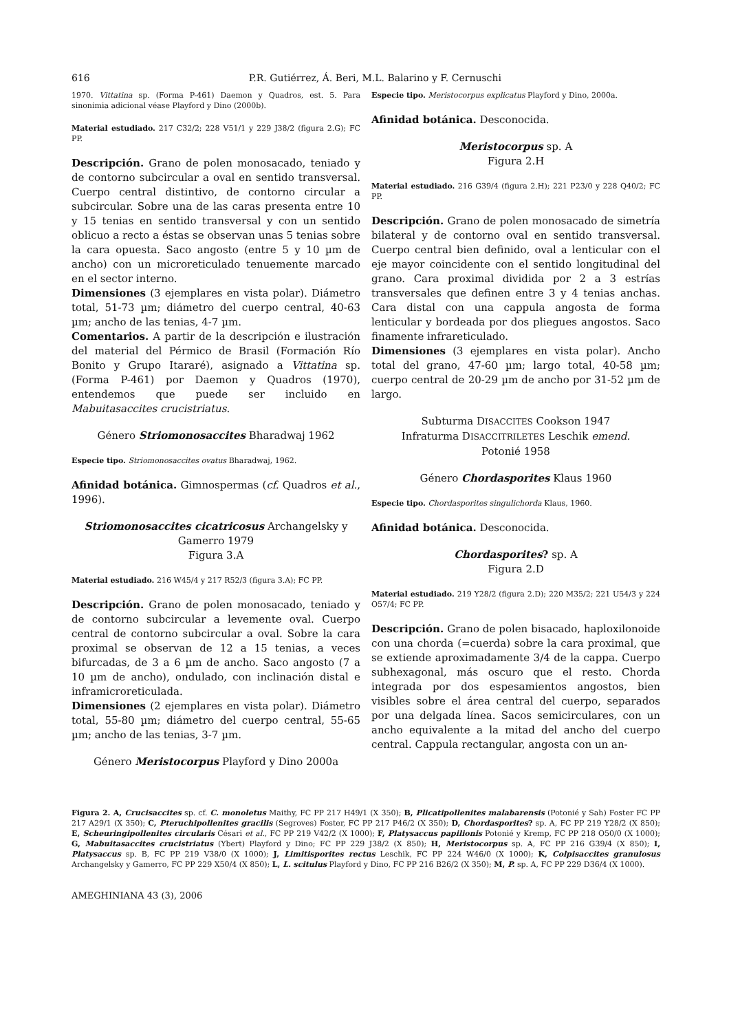616 P.R. Gutiérrez, Á. Beri, M.L. Balarino y F. Cernuschi
1970. Vittatina sp. (Forma P-461) Daemon y Quadros, est. 5. Para sinonimia adicional véase Playford y Dino (2000b).
Material estudiado. 217 C32/2; 228 V51/1 y 229 J38/2 (figura 2.G); FC PP.
Descripción. Grano de polen monosacado, teniado y de contorno subcircular a oval en sentido transversal. Cuerpo central distintivo, de contorno circular a subcircular. Sobre una de las caras presenta entre 10 y 15 tenias en sentido transversal y con un sentido oblicuo a recto a éstas se observan unas 5 tenias sobre la cara opuesta. Saco angosto (entre 5 y 10 µm de ancho) con un microreticulado tenuemente marcado en el sector interno.
Dimensiones (3 ejemplares en vista polar). Diámetro total, 51-73 µm; diámetro del cuerpo central, 40-63 µm; ancho de las tenias, 4-7 µm.
Comentarios. A partir de la descripción e ilustración del material del Pérmico de Brasil (Formación Río Bonito y Grupo Itararé), asignado a Vittatina sp. (Forma P-461) por Daemon y Quadros (1970), entendemos que puede ser incluido en Mabuitasaccites crucistriatus.
Género Striomonosaccites Bharadwaj 1962
Especie tipo. Striomonosaccites ovatus Bharadwaj, 1962.
Afinidad botánica. Gimnospermas (cf. Quadros et al., 1996).
Striomonosaccites cicatricosus Archangelsky y Gamerro 1979
Figura 3.A
Material estudiado. 216 W45/4 y 217 R52/3 (figura 3.A); FC PP.
Descripción. Grano de polen monosacado, teniado y de contorno subcircular a levemente oval. Cuerpo central de contorno subcircular a oval. Sobre la cara proximal se observan de 12 a 15 tenias, a veces bifurcadas, de 3 a 6 µm de ancho. Saco angosto (7 a 10 µm de ancho), ondulado, con inclinación distal e inframicroreticulada.
Dimensiones (2 ejemplares en vista polar). Diámetro total, 55-80 µm; diámetro del cuerpo central, 55-65 µm; ancho de las tenias, 3-7 µm.
Género Meristocorpus Playford y Dino 2000a
Especie tipo. Meristocorpus explicatus Playford y Dino, 2000a.
Afinidad botánica. Desconocida.
Meristocorpus sp. A
Figura 2.H
Material estudiado. 216 G39/4 (figura 2.H); 221 P23/0 y 228 Q40/2; FC PP.
Descripción. Grano de polen monosacado de simetría bilateral y de contorno oval en sentido transversal. Cuerpo central bien definido, oval a lenticular con el eje mayor coincidente con el sentido longitudinal del grano. Cara proximal dividida por 2 a 3 estrías transversales que definen entre 3 y 4 tenias anchas. Cara distal con una cappula angosta de forma lenticular y bordeada por dos pliegues angostos. Saco finamente infrareticulado.
Dimensiones (3 ejemplares en vista polar). Ancho total del grano, 47-60 µm; largo total, 40-58 µm; cuerpo central de 20-29 µm de ancho por 31-52 µm de largo.
Subturma DISACCITES Cookson 1947
Infraturma DISACCITRILETES Leschik emend.
Potonié 1958
Género Chordasporites Klaus 1960
Especie tipo. Chordasporites singulichorda Klaus, 1960.
Afinidad botánica. Desconocida.
Chordasporites? sp. A
Figura 2.D
Material estudiado. 219 Y28/2 (figura 2.D); 220 M35/2; 221 U54/3 y 224 O57/4; FC PP.
Descripción. Grano de polen bisacado, haploxilonoide con una chorda (=cuerda) sobre la cara proximal, que se extiende aproximadamente 3/4 de la cappa. Cuerpo subhexagonal, más oscuro que el resto. Chorda integrada por dos espesamientos angostos, bien visibles sobre el área central del cuerpo, separados por una delgada línea. Sacos semicirculares, con un ancho equivalente a la mitad del ancho del cuerpo central. Cappula rectangular, angosta con un an-
Figura 2. A, Crucisaccites sp. cf. C. monoletus Maithy, FC PP 217 H49/1 (X 350); B, Plicatipollenites malabarensis (Potonié y Sah) Foster FC PP 217 A29/1 (X 350); C, Pteruchipollenites gracilis (Segroves) Foster, FC PP 217 P46/2 (X 350); D, Chordasporites? sp. A, FC PP 219 Y28/2 (X 850); E, Scheuringipollenites circularis Césari et al., FC PP 219 V42/2 (X 1000); F, Platysaccus papilionis Potonié y Kremp, FC PP 218 O50/0 (X 1000); G, Mabuitasaccites crucistriatus (Ybert) Playford y Dino; FC PP 229 J38/2 (X 850); H, Meristocorpus sp. A, FC PP 216 G39/4 (X 850); I, Platysaccus sp. B, FC PP 219 V38/0 (X 1000); J, Limitisporites rectus Leschik, FC PP 224 W46/0 (X 1000); K, Colpisaccites granulosus Archangelsky y Gamerro, FC PP 229 X50/4 (X 850); L, L. scitulus Playford y Dino, FC PP 216 B26/2 (X 350); M, P. sp. A, FC PP 229 D36/4 (X 1000).
AMEGHINIANA 43 (3), 2006